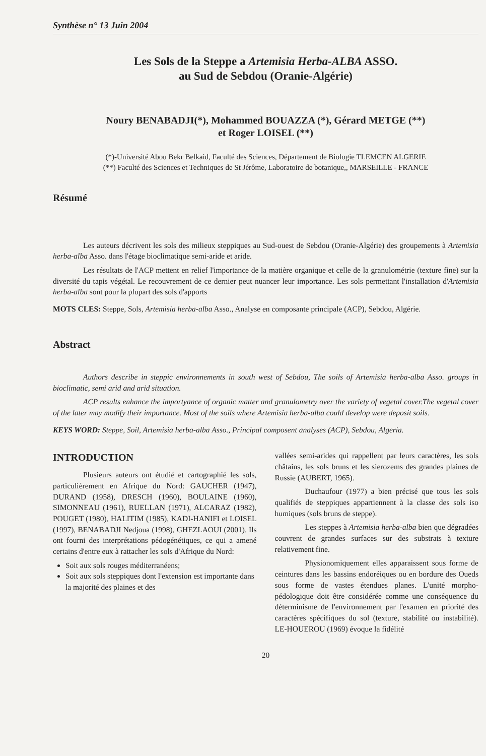Synthèse n° 13 Juin 2004
Les Sols de la Steppe a Artemisia Herba-ALBA ASSO.
au Sud de Sebdou (Oranie-Algérie)
Noury BENABADJI(*), Mohammed BOUAZZA (*), Gérard METGE (**)
et Roger LOISEL (**)
(*)-Université Abou Bekr Belkaid, Faculté des Sciences, Département de Biologie TLEMCEN ALGERIE
(**) Faculté des Sciences et Techniques de St Jérôme, Laboratoire de botanique,, MARSEILLE - FRANCE
Résumé
Les auteurs décrivent les sols des milieux steppiques au Sud-ouest de Sebdou (Oranie-Algérie) des groupements à Artemisia herba-alba Asso. dans l'étage bioclimatique semi-aride et aride.
Les résultats de l'ACP mettent en relief l'importance de la matière organique et celle de la granulométrie (texture fine) sur la diversité du tapis végétal. Le recouvrement de ce dernier peut nuancer leur importance. Les sols permettant l'installation d'Artemisia herba-alba sont pour la plupart des sols d'apports
MOTS CLES: Steppe, Sols, Artemisia herba-alba Asso., Analyse en composante principale (ACP), Sebdou, Algérie.
Abstract
Authors describe in steppic environnements in south west of Sebdou, The soils of Artemisia herba-alba Asso. groups in bioclimatic, semi arid and arid situation.
ACP results enhance the importyance of organic matter and granulometry over the variety of vegetal cover.The vegetal cover of the later may modify their importance. Most of the soils where Artemisia herba-alba could develop were deposit soils.
KEYS WORD: Steppe, Soil, Artemisia herba-alba Asso., Principal composent analyses (ACP), Sebdou, Algeria.
INTRODUCTION
Plusieurs auteurs ont étudié et cartographié les sols, particulièrement en Afrique du Nord: GAUCHER (1947), DURAND (1958), DRESCH (1960), BOULAINE (1960), SIMONNEAU (1961), RUELLAN (1971), ALCARAZ (1982), POUGET (1980), HALITIM (1985), KADI-HANIFI et LOISEL (1997), BENABADJI Nedjoua (1998), GHEZLAOUI (2001). Ils ont fourni des interprétations pédogénétiques, ce qui a amené certains d'entre eux à rattacher les sols d'Afrique du Nord:
Soit aux sols rouges méditerranéens;
Soit aux sols steppiques dont l'extension est importante dans la majorité des plaines et des
vallées semi-arides qui rappellent par leurs caractères, les sols châtains, les sols bruns et les sierozems des grandes plaines de Russie (AUBERT, 1965).
Duchaufour (1977) a bien précisé que tous les sols qualifiés de steppiques appartiennent à la classe des sols iso humiques (sols bruns de steppe).
Les steppes à Artemisia herba-alba bien que dégradées couvrent de grandes surfaces sur des substrats à texture relativement fine.
Physionomiquement elles apparaissent sous forme de ceintures dans les bassins endoréiques ou en bordure des Oueds sous forme de vastes étendues planes. L'unité morpho-pédologique doit être considérée comme une conséquence du déterminisme de l'environnement par l'examen en priorité des caractères spécifiques du sol (texture, stabilité ou instabilité). LE-HOUEROU (1969) évoque la fidélité
20